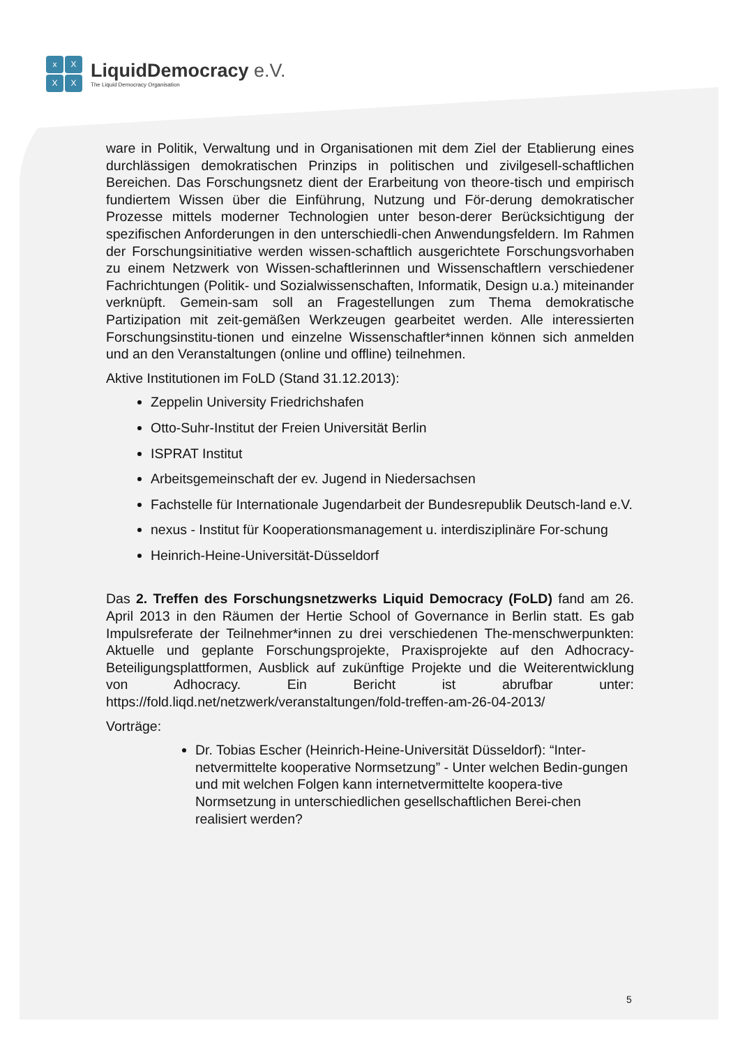x
X
X
X
LiquidDemocracy e.V.
The Liquid Democracy Organisation
ware in Politik, Verwaltung und in Organisationen mit dem Ziel der Etablierung eines durchlässigen demokratischen Prinzips in politischen und zivilgesell-schaftlichen Bereichen. Das Forschungsnetz dient der Erarbeitung von theore-tisch und empirisch fundiertem Wissen über die Einführung, Nutzung und För-derung demokratischer Prozesse mittels moderner Technologien unter beson-derer Berücksichtigung der spezifischen Anforderungen in den unterschiedli-chen Anwendungsfeldern. Im Rahmen der Forschungsinitiative werden wissen-schaftlich ausgerichtete Forschungsvorhaben zu einem Netzwerk von Wissen-schaftlerinnen und Wissenschaftlern verschiedener Fachrichtungen (Politik- und Sozialwissenschaften, Informatik, Design u.a.) miteinander verknüpft. Gemein-sam soll an Fragestellungen zum Thema demokratische Partizipation mit zeit-gemäßen Werkzeugen gearbeitet werden. Alle interessierten Forschungsinstitu-tionen und einzelne Wissenschaftler*innen können sich anmelden und an den Veranstaltungen (online und offline) teilnehmen.
Aktive Institutionen im FoLD (Stand 31.12.2013):
Zeppelin University Friedrichshafen
Otto-Suhr-Institut der Freien Universität Berlin
ISPRAT Institut
Arbeitsgemeinschaft der ev. Jugend in Niedersachsen
Fachstelle für Internationale Jugendarbeit der Bundesrepublik Deutsch-land e.V.
nexus - Institut für Kooperationsmanagement u. interdisziplinäre For-schung
Heinrich-Heine-Universität-Düsseldorf
Das 2. Treffen des Forschungsnetzwerks Liquid Democracy (FoLD) fand am 26. April 2013 in den Räumen der Hertie School of Governance in Berlin statt. Es gab Impulsreferate der Teilnehmer*innen zu drei verschiedenen The-menschwerpunkten: Aktuelle und geplante Forschungsprojekte, Praxisprojekte auf den Adhocracy-Beteiligungsplattformen, Ausblick auf zukünftige Projekte und die Weiterentwicklung von Adhocracy. Ein Bericht ist abrufbar unter: https://fold.liqd.net/netzwerk/veranstaltungen/fold-treffen-am-26-04-2013/
Vorträge:
Dr. Tobias Escher (Heinrich-Heine-Universität Düsseldorf): “Inter-netvermittelte kooperative Normsetzung” - Unter welchen Bedin-gungen und mit welchen Folgen kann internetvermittelte koopera-tive Normsetzung in unterschiedlichen gesellschaftlichen Berei-chen realisiert werden?
5